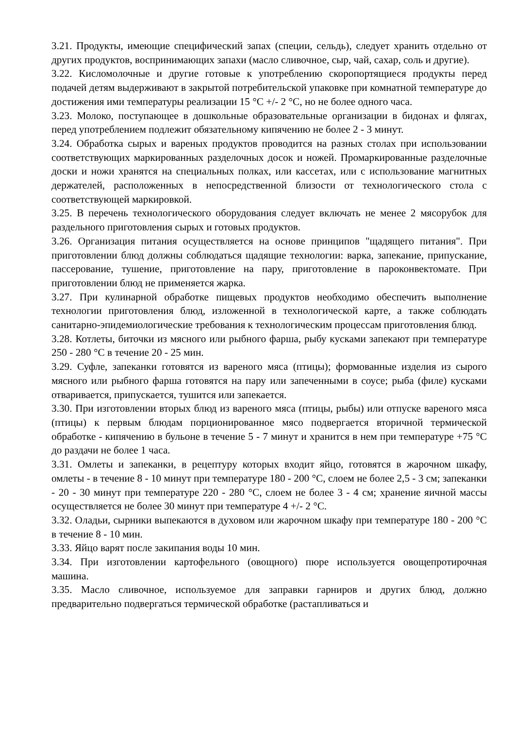3.21. Продукты, имеющие специфический запах (специи, сельдь), следует хранить отдельно от других продуктов, воспринимающих запахи (масло сливочное, сыр, чай, сахар, соль и другие).
3.22. Кисломолочные и другие готовые к употреблению скоропортящиеся продукты перед подачей детям выдерживают в закрытой потребительской упаковке при комнатной температуре до достижения ими температуры реализации 15 °C +/- 2 °C, но не более одного часа.
3.23. Молоко, поступающее в дошкольные образовательные организации в бидонах и флягах, перед употреблением подлежит обязательному кипячению не более 2 - 3 минут.
3.24. Обработка сырых и вареных продуктов проводится на разных столах при использовании соответствующих маркированных разделочных досок и ножей. Промаркированные разделочные доски и ножи хранятся на специальных полках, или кассетах, или с использование магнитных держателей, расположенных в непосредственной близости от технологического стола с соответствующей маркировкой.
3.25. В перечень технологического оборудования следует включать не менее 2 мясорубок для раздельного приготовления сырых и готовых продуктов.
3.26. Организация питания осуществляется на основе принципов "щадящего питания". При приготовлении блюд должны соблюдаться щадящие технологии: варка, запекание, припускание, пассерование, тушение, приготовление на пару, приготовление в пароконвектомате. При приготовлении блюд не применяется жарка.
3.27. При кулинарной обработке пищевых продуктов необходимо обеспечить выполнение технологии приготовления блюд, изложенной в технологической карте, а также соблюдать санитарно-эпидемиологические требования к технологическим процессам приготовления блюд.
3.28. Котлеты, биточки из мясного или рыбного фарша, рыбу кусками запекают при температуре 250 - 280 °C в течение 20 - 25 мин.
3.29. Суфле, запеканки готовятся из вареного мяса (птицы); формованные изделия из сырого мясного или рыбного фарша готовятся на пару или запеченными в соусе; рыба (филе) кусками отваривается, припускается, тушится или запекается.
3.30. При изготовлении вторых блюд из вареного мяса (птицы, рыбы) или отпуске вареного мяса (птицы) к первым блюдам порционированное мясо подвергается вторичной термической обработке - кипячению в бульоне в течение 5 - 7 минут и хранится в нем при температуре +75 °C до раздачи не более 1 часа.
3.31. Омлеты и запеканки, в рецептуру которых входит яйцо, готовятся в жарочном шкафу, омлеты - в течение 8 - 10 минут при температуре 180 - 200 °C, слоем не более 2,5 - 3 см; запеканки - 20 - 30 минут при температуре 220 - 280 °C, слоем не более 3 - 4 см; хранение яичной массы осуществляется не более 30 минут при температуре 4 +/- 2 °C.
3.32. Оладьи, сырники выпекаются в духовом или жарочном шкафу при температуре 180 - 200 °C в течение 8 - 10 мин.
3.33. Яйцо варят после закипания воды 10 мин.
3.34. При изготовлении картофельного (овощного) пюре используется овощепротирочная машина.
3.35. Масло сливочное, используемое для заправки гарниров и других блюд, должно предварительно подвергаться термической обработке (растапливаться и